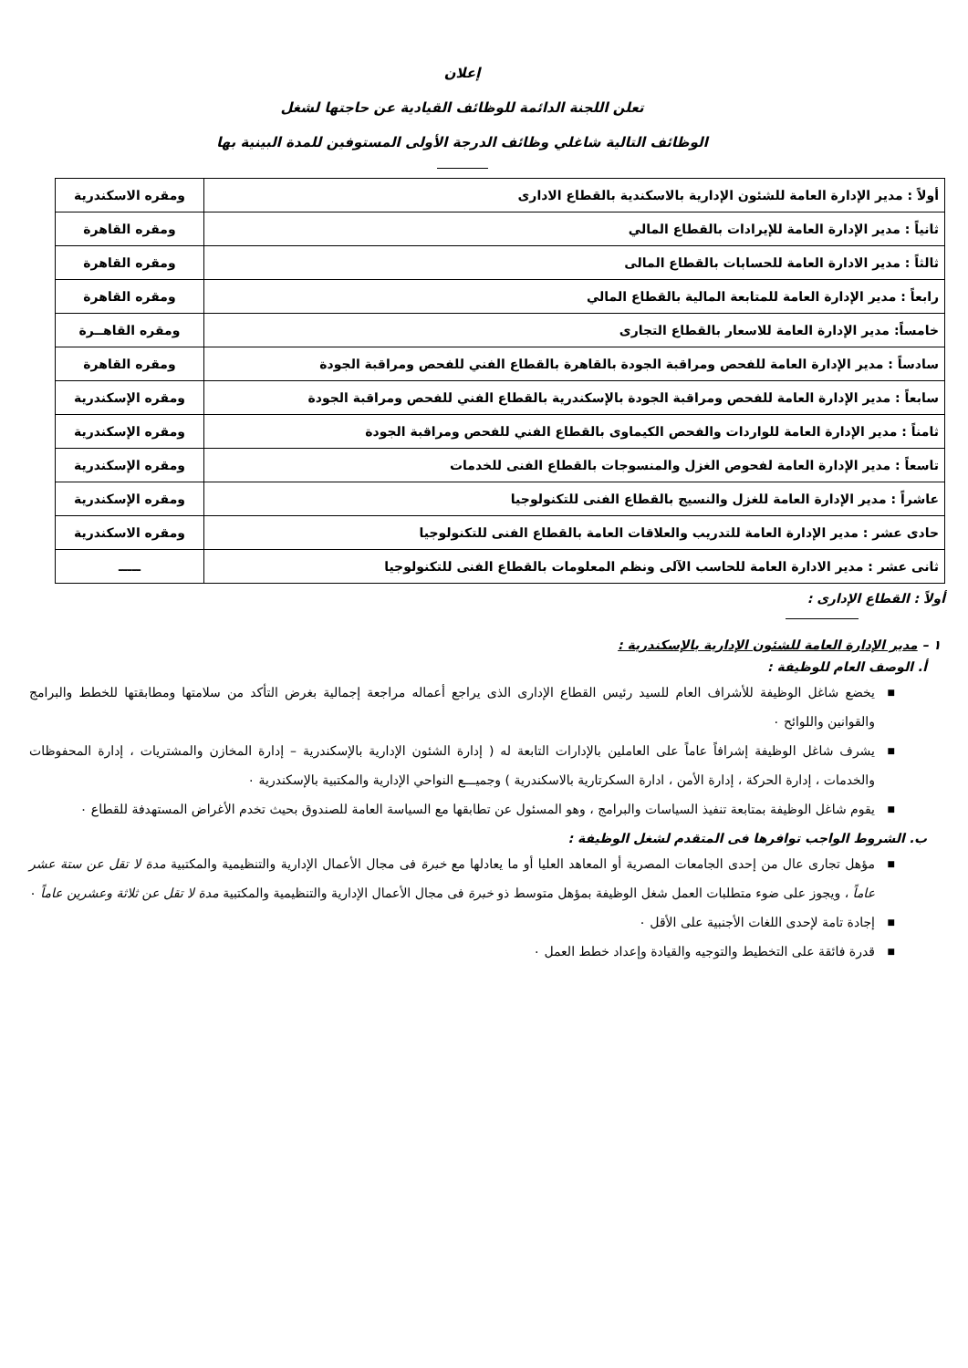إعلان
تعلن اللجنة الدائمة للوظائف القيادية عن حاجتها لشغل
الوظائف التالية شاغلي وظائف الدرجة الأولى المستوفين للمدة البينية بها
| أولاً : مدير الإدارة العامة للشئون الإدارية بالاسكندية بالقطاع الادارى | ومقره الاسكندرية |
| ثانياً : مدير الإدارة العامة للإيرادات بالقطاع المالي | ومقره القاهرة |
| ثالثاً : مدير الادارة العامة للحسابات بالقطاع المالى | ومقره القاهرة |
| رابعاً : مدير الإدارة العامة للمتابعة المالية بالقطاع المالي | ومقره القاهرة |
| خامساً: مدير الإدارة العامة للاسعار بالقطاع التجارى | ومقره القاهــرة |
| سادساً : مدير الإدارة العامة للفحص ومراقبة الجودة بالقاهرة بالقطاع الفني للفحص ومراقبة الجودة | ومقره القاهرة |
| سابعاً : مدير الإدارة العامة للفحص ومراقبة الجودة بالإسكندرية بالقطاع الفني للفحص ومراقبة الجودة | ومقره الإسكندرية |
| ثامناً : مدير الإدارة العامة للواردات والفحص الكيماوى بالقطاع الفني للفحص ومراقبة الجودة | ومقره الإسكندرية |
| تاسعاً : مدير الإدارة العامة لفحوص الغزل والمنسوجات بالقطاع الفنى للخدمات | ومقره الإسكندرية |
| عاشراً : مدير الإدارة العامة للغزل والنسيج بالقطاع الفنى للتكنولوجيا | ومقره الإسكندرية |
| حادى عشر : مدير الإدارة العامة للتدريب والعلاقات العامة بالقطاع الفنى للتكنولوجيا | ومقره الاسكندرية |
| ثانى عشر : مدير الادارة العامة للحاسب الآلى ونظم المعلومات بالقطاع الفنى للتكنولوجيا | ـــــ |
أولاً : القطاع الإدارى :
١ – مدير الإدارة العامة للشئون الإدارية بالإسكندرية :
أ. الوصف العام للوظيفة :
■ يخضع شاغل الوظيفة للأشراف العام للسيد رئيس القطاع الإدارى الذى يراجع أعماله مراجعة إجمالية بغرض التأكد من سلامتها ومطابقتها للخطط والبرامج والقوانين واللوائح ٠
■ يشرف شاغل الوظيفة إشرافاً عاماً على العاملين بالإدارات التابعة له ( إدارة الشئون الإدارية بالإسكندرية – إدارة المخازن والمشتريات ، إدارة المحفوظات والخدمات ، إدارة الحركة ، إدارة الأمن ، ادارة السكرتارية بالاسكندرية ) وجميـــع النواحي الإدارية والمكتبية بالإسكندرية ٠
■ يقوم شاغل الوظيفة بمتابعة تنفيذ السياسات والبرامج ، وهو المسئول عن تطابقها مع السياسة العامة للصندوق بحيث تخدم الأغراض المستهدفة للقطاع ٠
ب. الشروط الواجب توافرها فى المتقدم لشغل الوظيفة :
■ مؤهل تجارى عال من إحدى الجامعات المصرية أو المعاهد العليا أو ما يعادلها مع خبرة فى مجال الأعمال الإدارية والتنظيمية والمكتبية مدة لا تقل عن ستة عشر عاماً ، ويجوز على ضوء متطلبات العمل شغل الوظيفة بمؤهل متوسط ذو خبرة فى مجال الأعمال الإدارية والتنظيمية والمكتبية مدة لا تقل عن ثلاثة وعشرين عاماً ٠
■ إجادة تامة لإحدى اللغات الأجنبية على الأقل ٠
■ قدرة فائقة على التخطيط والتوجيه والقيادة وإعداد خطط العمل ٠